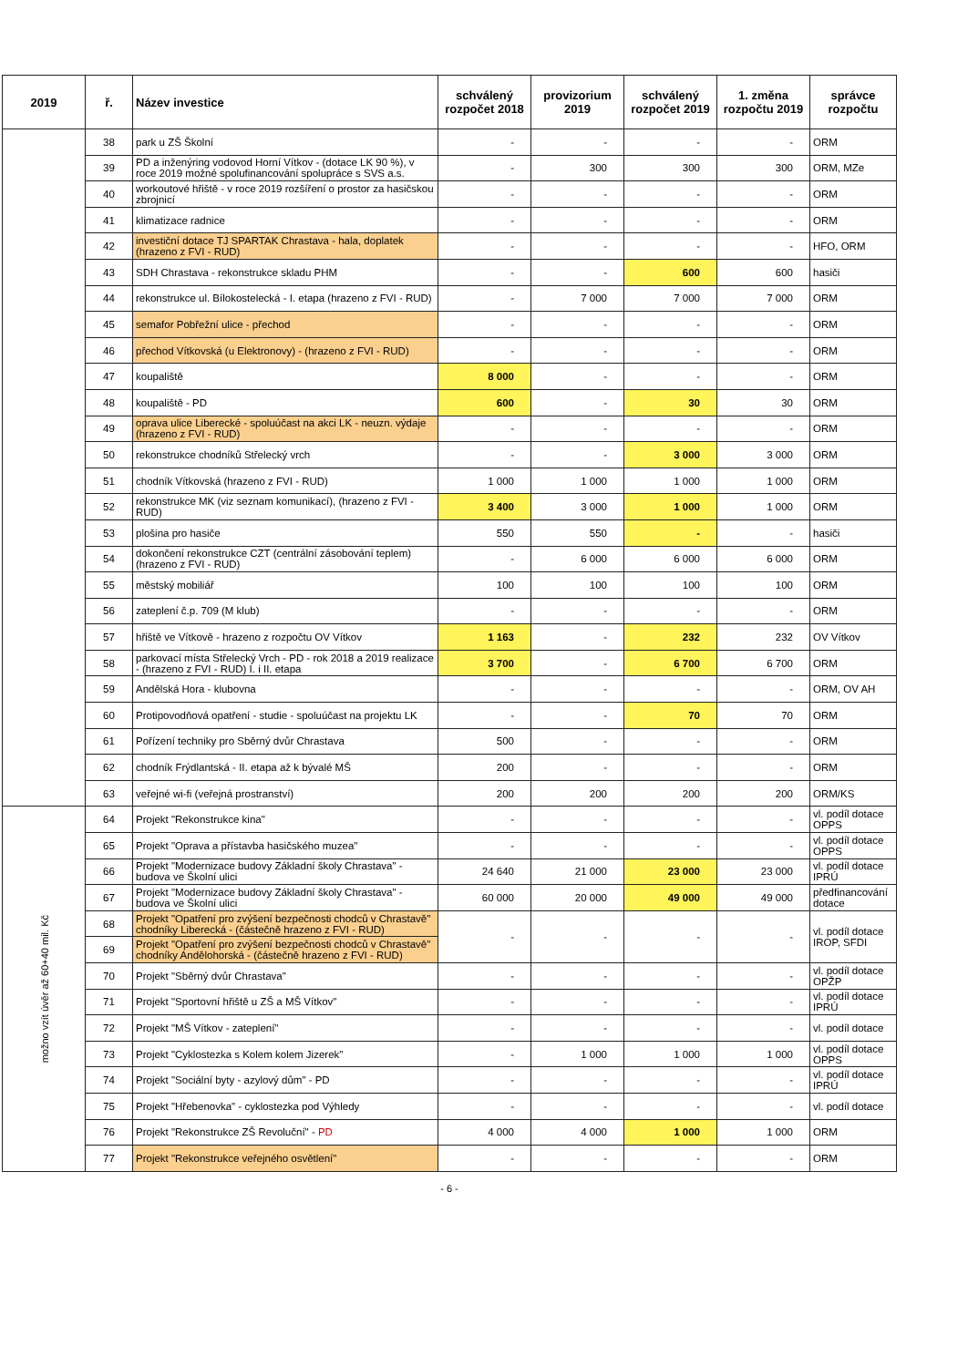| 2019 | ř. | Název investice | schválený rozpočet 2018 | provizorium 2019 | schválený rozpočet 2019 | 1. změna rozpočtu 2019 | správce rozpočtu |
| --- | --- | --- | --- | --- | --- | --- | --- |
| | 38 | park u ZŠ Školní | - | - | - | - | ORM |
| | 39 | PD a inženýring vodovod Horní Vítkov - (dotace LK 90 %), v roce 2019 možné spolufinancování spolupráce s SVS a.s. | - | 300 | 300 | 300 | ORM, MZe |
| | 40 | workoutové hřiště - v roce 2019 rozšíření o prostor za hasičskou zbrojnicí | - | - | - | - | ORM |
| | 41 | klimatizace radnice | - | - | - | - | ORM |
| | 42 | investiční dotace TJ SPARTAK Chrastava - hala, doplatek (hrazeno z FVI - RUD) | - | - | - | - | HFO, ORM |
| | 43 | SDH Chrastava - rekonstrukce skladu PHM | - | - | 600 | 600 | hasiči |
| | 44 | rekonstrukce ul. Bílokostelecká - I. etapa (hrazeno z FVI - RUD) | - | 7 000 | 7 000 | 7 000 | ORM |
| | 45 | semafor Pobřežní ulice - přechod | - | - | - | - | ORM |
| | 46 | přechod Vítkovská (u Elektronovy) - (hrazeno z FVI - RUD) | - | - | - | - | ORM |
| | 47 | koupaliště | 8 000 | - | - | - | ORM |
| | 48 | koupaliště - PD | 600 | - | 30 | 30 | ORM |
| | 49 | oprava ulice Liberecké - spoluúčast na akci LK - neuzn. výdaje (hrazeno z FVI - RUD) | - | - | - | - | ORM |
| | 50 | rekonstrukce chodníků Střelecký vrch | - | - | 3 000 | 3 000 | ORM |
| | 51 | chodník Vítkovská (hrazeno z FVI - RUD) | 1 000 | 1 000 | 1 000 | 1 000 | ORM |
| | 52 | rekonstrukce MK (viz seznam komunikací), (hrazeno z FVI - RUD) | 3 400 | 3 000 | 1 000 | 1 000 | ORM |
| | 53 | plošina pro hasiče | 550 | 550 | - | - | hasiči |
| | 54 | dokončení rekonstrukce CZT (centrální zásobování teplem) (hrazeno z FVI - RUD) | - | 6 000 | 6 000 | 6 000 | ORM |
| | 55 | městský mobiliář | 100 | 100 | 100 | 100 | ORM |
| | 56 | zateplení č.p. 709 (M klub) | - | - | - | - | ORM |
| | 57 | hřiště ve Vítkově - hrazeno z rozpočtu OV Vítkov | 1 163 | - | 232 | 232 | OV Vítkov |
| | 58 | parkovací místa Střelecký Vrch - PD - rok 2018 a 2019 realizace - (hrazeno z FVI - RUD) I. i II. etapa | 3 700 | - | 6 700 | 6 700 | ORM |
| | 59 | Andělská Hora - klubovna | - | - | - | - | ORM, OV AH |
| | 60 | Protipovodňová opatření - studie - spoluúčast na projektu LK | - | - | 70 | 70 | ORM |
| | 61 | Pořízení techniky pro Sběrný dvůr Chrastava | 500 | - | - | - | ORM |
| | 62 | chodník Frýdlantská - II. etapa až k bývalé MŠ | 200 | - | - | - | ORM |
| | 63 | veřejné wi-fi (veřejná prostranství) | 200 | 200 | 200 | 200 | ORM/KS |
| možno vzít úvěr až 60+40 mil. Kč | 64 | Projekt "Rekonstrukce kina" | - | - | - | - | vl. podíl dotace OPPS |
| | 65 | Projekt "Oprava a přístavba hasičského muzea" | - | - | - | - | vl. podíl dotace OPPS |
| | 66 | Projekt "Modernizace budovy Základní školy Chrastava" - budova ve Školní ulici | 24 640 | 21 000 | 23 000 | 23 000 | vl. podíl dotace IPRÚ |
| | 67 | Projekt "Modernizace budovy Základní školy Chrastava" - budova ve Školní ulici | 60 000 | 20 000 | 49 000 | 49 000 | předfinancování dotace |
| | 68 | Projekt "Opatření pro zvýšení bezpečnosti chodců v Chrastavě" chodníky Liberecká - (částečně hrazeno z FVI - RUD) | - | - | - | - | vl. podíl dotace IROP, SFDI |
| | 69 | Projekt "Opatření pro zvýšení bezpečnosti chodců v Chrastavě" chodníky Andělohorská - (částečně hrazeno z FVI - RUD) | | | | | |
| | 70 | Projekt "Sběrný dvůr Chrastava" | - | - | - | - | vl. podíl dotace OPŽP |
| | 71 | Projekt "Sportovní hřiště u ZŠ a MŠ Vítkov" | - | - | - | - | vl. podíl dotace IPRÚ |
| | 72 | Projekt "MŠ Vítkov - zateplení" | - | - | - | - | vl. podíl dotace |
| | 73 | Projekt "Cyklostezka s Kolem kolem Jizerek" | - | 1 000 | 1 000 | 1 000 | vl. podíl dotace OPPS |
| | 74 | Projekt "Sociální byty - azylový dům" - PD | - | - | - | - | vl. podíl dotace IPRÚ |
| | 75 | Projekt "Hřebenovka" - cyklostezka pod Výhledy | - | - | - | - | vl. podíl dotace |
| | 76 | Projekt "Rekonstrukce ZŠ Revoluční" - PD | 4 000 | 4 000 | 1 000 | 1 000 | ORM |
| | 77 | Projekt "Rekonstrukce veřejného osvětlení" | - | - | - | - | ORM |
- 6 -